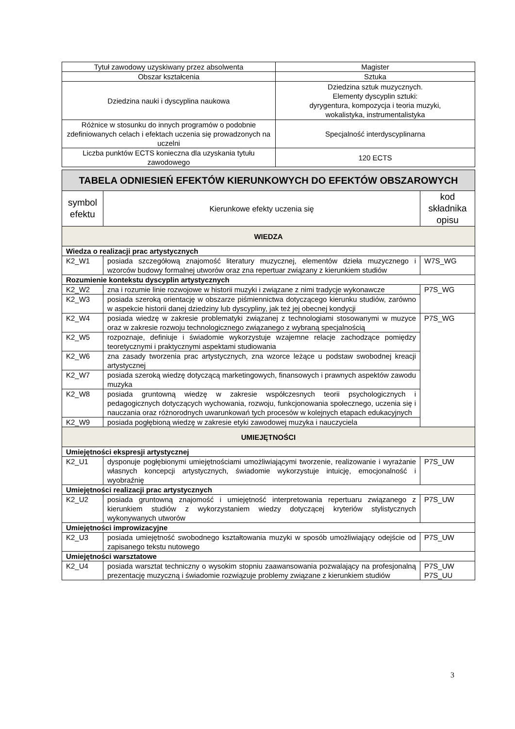| Tytuł zawodowy uzyskiwany przez absolwenta | Magister |
| Obszar kształcenia | Sztuka |
| Dziedzina nauki i dyscyplina naukowa | Dziedzina sztuk muzycznych. Elementy dyscyplin sztuki: dyrygentura, kompozycja i teoria muzyki, wokalistyka, instrumentalistyka |
| Różnice w stosunku do innych programów o podobnie zdefiniowanych celach i efektach uczenia się prowadzonych na uczelni | Specjalność interdyscyplinarna |
| Liczba punktów ECTS konieczna dla uzyskania tytułu zawodowego | 120 ECTS |
| TABELA ODNIESIEŃ EFEKTÓW KIERUNKOWYCH DO EFEKTÓW OBSZAROWYCH | | |
| symbol efektu | Kierunkowe efekty uczenia się | kod składnika opisu |
| WIEDZA | | |
| Wiedza o realizacji prac artystycznych | | |
| K2_W1 | posiada szczegółową znajomość literatury muzycznej, elementów dzieła muzycznego i wzorców budowy formalnej utworów oraz zna repertuar związany z kierunkiem studiów | W7S_WG |
| Rozumienie kontekstu dyscyplin artystycznych | | |
| K2_W2 | zna i rozumie linie rozwojowe w historii muzyki i związane z nimi tradycje wykonawcze | P7S_WG |
| K2_W3 | posiada szeroką orientację w obszarze piśmiennictwa dotyczącego kierunku studiów, zarówno w aspekcie historii danej dziedziny lub dyscypliny, jak też jej obecnej kondycji | |
| K2_W4 | posiada wiedzę w zakresie problematyki związanej z technologiami stosowanymi w muzyce oraz w zakresie rozwoju technologicznego związanego z wybraną specjalnością | P7S_WG |
| K2_W5 | rozpoznaje, definiuje i świadomie wykorzystuje wzajemne relacje zachodzące pomiędzy teoretycznymi i praktycznymi aspektami studiowania | |
| K2_W6 | zna zasady tworzenia prac artystycznych, zna wzorce leżące u podstaw swobodnej kreacji artystycznej | |
| K2_W7 | posiada szeroką wiedzę dotyczącą marketingowych, finansowych i prawnych aspektów zawodu muzyka | |
| K2_W8 | posiada gruntowną wiedzę w zakresie współczesnych teorii psychologicznych i pedagogicznych dotyczących wychowania, rozwoju, funkcjonowania społecznego, uczenia się i nauczania oraz różnorodnych uwarunkowań tych procesów w kolejnych etapach edukacyjnych | |
| K2_W9 | posiada pogłębioną wiedzę w zakresie etyki zawodowej muzyka i nauczyciela | |
| UMIEJĘTNOŚCI | | |
| Umiejętności ekspresji artystycznej | | |
| K2_U1 | dysponuje pogłębionymi umiejętnościami umożliwiającymi tworzenie, realizowanie i wyrażanie własnych koncepcji artystycznych, świadomie wykorzystuje intuicję, emocjonalność i wyobraźnię | P7S_UW |
| Umiejętności realizacji prac artystycznych | | |
| K2_U2 | posiada gruntowną znajomość i umiejętność interpretowania repertuaru związanego z kierunkiem studiów z wykorzystaniem wiedzy dotyczącej kryteriów stylistycznych wykonywanych utworów | P7S_UW |
| Umiejętności improwizacyjne | | |
| K2_U3 | posiada umiejętność swobodnego kształtowania muzyki w sposób umożliwiający odejście od zapisanego tekstu nutowego | P7S_UW |
| Umiejętności warsztatowe | | |
| K2_U4 | posiada warsztat techniczny o wysokim stopniu zaawansowania pozwalający na profesjonalną prezentację muzyczną i świadomie rozwiązuje problemy związane z kierunkiem studiów | P7S_UW P7S_UU |
3